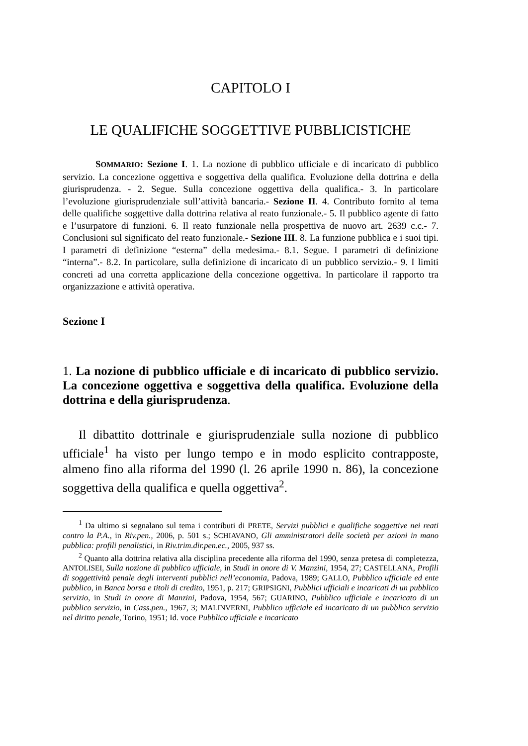CAPITOLO I
LE QUALIFICHE SOGGETTIVE PUBBLICISTICHE
SOMMARIO: Sezione I. 1. La nozione di pubblico ufficiale e di incaricato di pubblico servizio. La concezione oggettiva e soggettiva della qualifica. Evoluzione della dottrina e della giurisprudenza. - 2. Segue. Sulla concezione oggettiva della qualifica.- 3. In particolare l’evoluzione giurisprudenziale sull’attività bancaria.- Sezione II. 4. Contributo fornito al tema delle qualifiche soggettive dalla dottrina relativa al reato funzionale.- 5. Il pubblico agente di fatto e l’usurpatore di funzioni. 6. Il reato funzionale nella prospettiva de nuovo art. 2639 c.c.- 7. Conclusioni sul significato del reato funzionale.- Sezione III. 8. La funzione pubblica e i suoi tipi. I parametri di definizione “esterna” della medesima.- 8.1. Segue. I parametri di definizione “interna”.- 8.2. In particolare, sulla definizione di incaricato di un pubblico servizio.- 9. I limiti concreti ad una corretta applicazione della concezione oggettiva. In particolare il rapporto tra organizzazione e attività operativa.
Sezione I
1. La nozione di pubblico ufficiale e di incaricato di pubblico servizio. La concezione oggettiva e soggettiva della qualifica. Evoluzione della dottrina e della giurisprudenza.
Il dibattito dottrinale e giurisprudenziale sulla nozione di pubblico ufficiale<sup>1</sup> ha visto per lungo tempo e in modo esplicito contrapposte, almeno fino alla riforma del 1990 (l. 26 aprile 1990 n. 86), la concezione soggettiva della qualifica e quella oggettiva<sup>2</sup>.
<sup>1</sup> Da ultimo si segnalano sul tema i contributi di PRETE, Servizi pubblici e qualifiche soggettive nei reati contro la P.A., in Riv.pen., 2006, p. 501 s.; SCHIAVANO, Gli amministratori delle società per azioni in mano pubblica: profili penalistici, in Riv.trim.dir.pen.ec., 2005, 937 ss.
<sup>2</sup> Quanto alla dottrina relativa alla disciplina precedente alla riforma del 1990, senza pretesa di completezza, ANTOLISEI, Sulla nozione di pubblico ufficiale, in Studi in onore di V. Manzini, 1954, 27; CASTELLANA, Profili di soggettività penale degli interventi pubblici nell’economia, Padova, 1989; GALLO, Pubblico ufficiale ed ente pubblico, in Banca borsa e titoli di credito, 1951, p. 217; GRIPSIGNI, Pubblici ufficiali e incaricati di un pubblico servizio, in Studi in onore di Manzini, Padova, 1954, 567; GUARINO, Pubblico ufficiale e incaricato di un pubblico servizio, in Cass.pen., 1967, 3; MALINVERNI, Pubblico ufficiale ed incaricato di un pubblico servizio nel diritto penale, Torino, 1951; Id. voce Pubblico ufficiale e incaricato